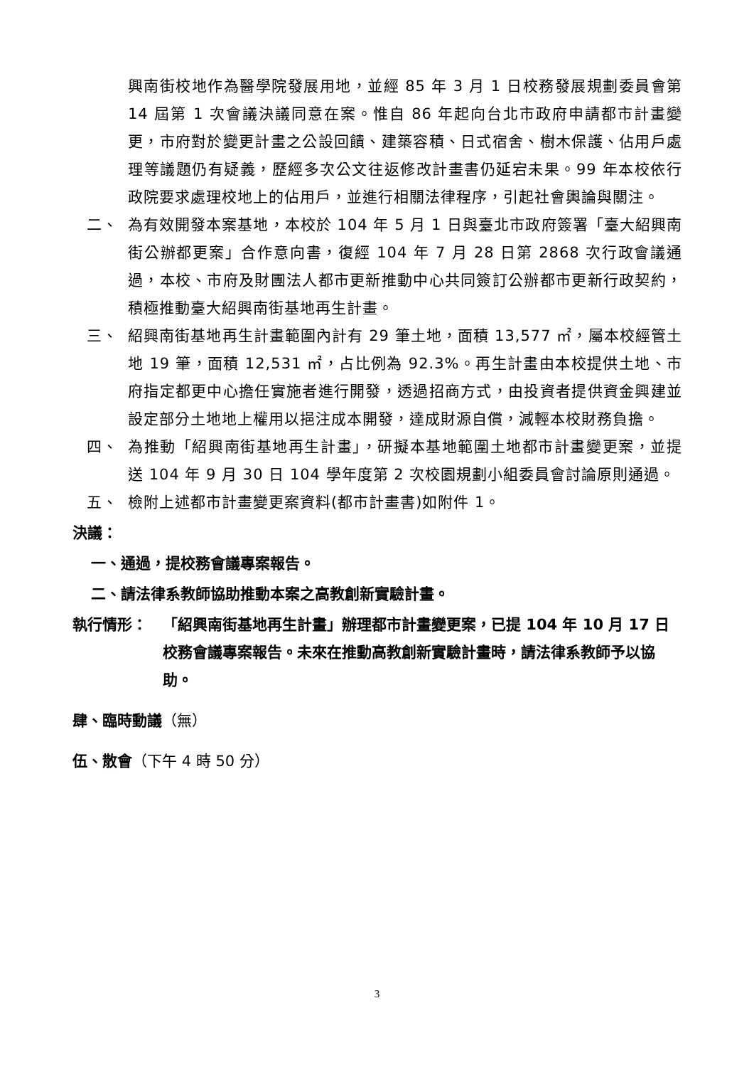興南街校地作為醫學院發展用地，並經 85 年 3 月 1 日校務發展規劃委員會第 14 屆第 1 次會議決議同意在案。惟自 86 年起向台北市政府申請都市計畫變更，市府對於變更計畫之公設回饋、建築容積、日式宿舍、樹木保護、佔用戶處理等議題仍有疑義，歷經多次公文往返修改計畫書仍延宕未果。99 年本校依行政院要求處理校地上的佔用戶，並進行相關法律程序，引起社會輿論與關注。
二、 為有效開發本案基地，本校於 104 年 5 月 1 日與臺北市政府簽署「臺大紹興南街公辦都更案」合作意向書，復經 104 年 7 月 28 日第 2868 次行政會議通過，本校、市府及財團法人都市更新推動中心共同簽訂公辦都市更新行政契約，積極推動臺大紹興南街基地再生計畫。
三、 紹興南街基地再生計畫範圍內計有 29 筆土地，面積 13,577 ㎡，屬本校經管土地 19 筆，面積 12,531 ㎡，占比例為 92.3%。再生計畫由本校提供土地、市府指定都更中心擔任實施者進行開發，透過招商方式，由投資者提供資金興建並設定部分土地地上權用以挹注成本開發，達成財源自償，減輕本校財務負擔。
四、 為推動「紹興南街基地再生計畫」，研擬本基地範圍土地都市計畫變更案，並提送 104 年 9 月 30 日 104 學年度第 2 次校園規劃小組委員會討論原則通過。
五、 檢附上述都市計畫變更案資料(都市計畫書)如附件 1。
決議：
一、通過，提校務會議專案報告。
二、請法律系教師協助推動本案之高教創新實驗計畫。
執行情形： 「紹興南街基地再生計畫」辦理都市計畫變更案，已提 104 年 10 月 17 日校務會議專案報告。未來在推動高教創新實驗計畫時，請法律系教師予以協助。
肆、臨時動議（無）
伍、散會（下午 4 時 50 分）
3